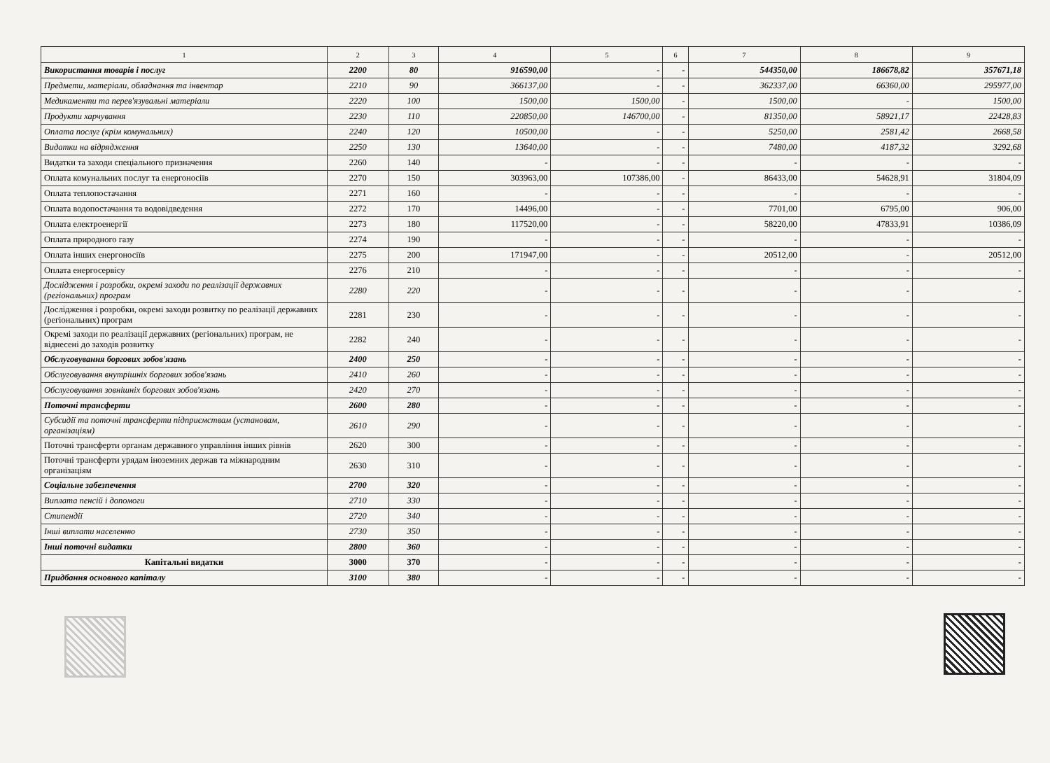| 1 | 2 | 3 | 4 | 5 | 6 | 7 | 8 | 9 |
| Використання товарів і послуг | 2200 | 80 | 916590,00 | - | - | 544350,00 | 186678,82 | 357671,18 |
| Предмети, матеріали, обладнання та інвентар | 2210 | 90 | 366137,00 | - | - | 362337,00 | 66360,00 | 295977,00 |
| Медикаменти та перев'язувальні матеріали | 2220 | 100 | 1500,00 | 1500,00 | - | 1500,00 | - | 1500,00 |
| Продукти харчування | 2230 | 110 | 220850,00 | 146700,00 | - | 81350,00 | 58921,17 | 22428,83 |
| Оплата послуг (крім комунальних) | 2240 | 120 | 10500,00 | - | - | 5250,00 | 2581,42 | 2668,58 |
| Видатки на відрядження | 2250 | 130 | 13640,00 | - | - | 7480,00 | 4187,32 | 3292,68 |
| Видатки та заходи спеціального призначення | 2260 | 140 | - | - | - | - | - | - |
| Оплата комунальних послуг та енергоносіїв | 2270 | 150 | 303963,00 | 107386,00 | - | 86433,00 | 54628,91 | 31804,09 |
| Оплата теплопостачання | 2271 | 160 | - | - | - | - | - | - |
| Оплата водопостачання та водовідведення | 2272 | 170 | 14496,00 | - | - | 7701,00 | 6795,00 | 906,00 |
| Оплата електроенергії | 2273 | 180 | 117520,00 | - | - | 58220,00 | 47833,91 | 10386,09 |
| Оплата природного газу | 2274 | 190 | - | - | - | - | - | - |
| Оплата інших енергоносіїв | 2275 | 200 | 171947,00 | - | - | 20512,00 | - | 20512,00 |
| Оплата енергосервісу | 2276 | 210 | - | - | - | - | - | - |
| Дослідження і розробки, окремі заходи по реалізації державних (регіональних) програм | 2280 | 220 | - | - | - | - | - | - |
| Дослідження і розробки, окремі заходи розвитку по реалізації державних (регіональних) програм | 2281 | 230 | - | - | - | - | - | - |
| Окремі заходи по реалізації державних (регіональних) програм, не віднесені до заходів розвитку | 2282 | 240 | - | - | - | - | - | - |
| Обслуговування боргових зобов'язань | 2400 | 250 | - | - | - | - | - | - |
| Обслуговування внутрішніх боргових зобов'язань | 2410 | 260 | - | - | - | - | - | - |
| Обслуговування зовнішніх боргових зобов'язань | 2420 | 270 | - | - | - | - | - | - |
| Поточні трансферти | 2600 | 280 | - | - | - | - | - | - |
| Субсидії та поточні трансферти підприємствам (установам, організаціям) | 2610 | 290 | - | - | - | - | - | - |
| Поточні трансферти органам державного управління інших рівнів | 2620 | 300 | - | - | - | - | - | - |
| Поточні трансферти урядам іноземних держав та міжнародним організаціям | 2630 | 310 | - | - | - | - | - | - |
| Соціальне забезпечення | 2700 | 320 | - | - | - | - | - | - |
| Виплата пенсій і допомоги | 2710 | 330 | - | - | - | - | - | - |
| Стипендії | 2720 | 340 | - | - | - | - | - | - |
| Інші виплати населенню | 2730 | 350 | - | - | - | - | - | - |
| Інші поточні видатки | 2800 | 360 | - | - | - | - | - | - |
| Капітальні видатки | 3000 | 370 | - | - | - | - | - | - |
| Придбання основного капіталу | 3100 | 380 | - | - | - | - | - | - |